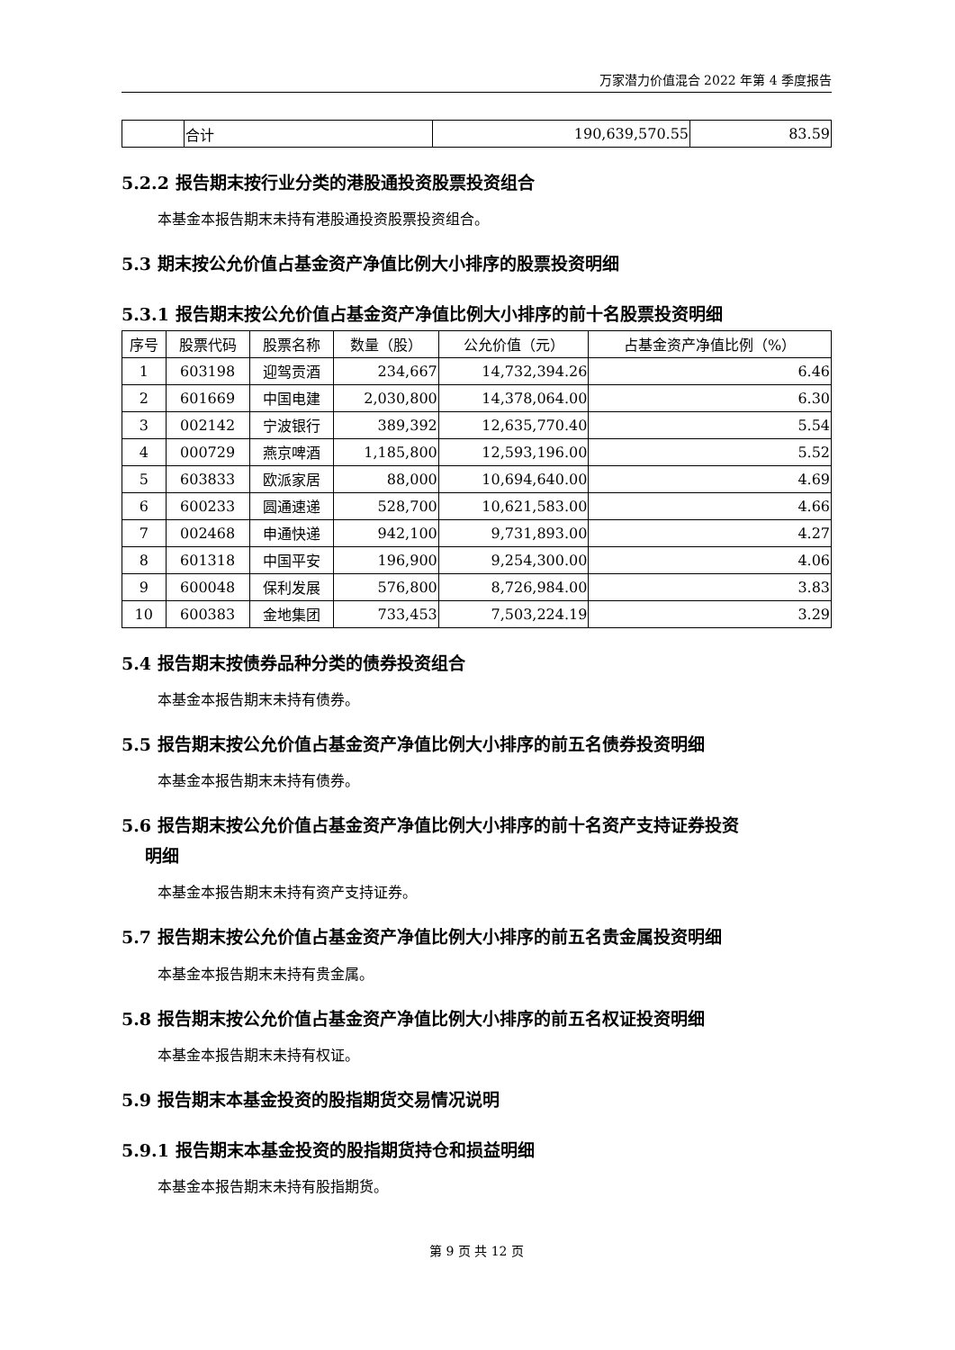万家潜力价值混合 2022 年第 4 季度报告
| | 合计 | 190,639,570.55 | 83.59 |
5.2.2 报告期末按行业分类的港股通投资股票投资组合
本基金本报告期末未持有港股通投资股票投资组合。
5.3 期末按公允价值占基金资产净值比例大小排序的股票投资明细
5.3.1 报告期末按公允价值占基金资产净值比例大小排序的前十名股票投资明细
| 序号 | 股票代码 | 股票名称 | 数量（股） | 公允价值（元） | 占基金资产净值比例（%） |
| --- | --- | --- | --- | --- | --- |
| 1 | 603198 | 迎驾贡酒 | 234,667 | 14,732,394.26 | 6.46 |
| 2 | 601669 | 中国电建 | 2,030,800 | 14,378,064.00 | 6.30 |
| 3 | 002142 | 宁波银行 | 389,392 | 12,635,770.40 | 5.54 |
| 4 | 000729 | 燕京啤酒 | 1,185,800 | 12,593,196.00 | 5.52 |
| 5 | 603833 | 欧派家居 | 88,000 | 10,694,640.00 | 4.69 |
| 6 | 600233 | 圆通速递 | 528,700 | 10,621,583.00 | 4.66 |
| 7 | 002468 | 申通快递 | 942,100 | 9,731,893.00 | 4.27 |
| 8 | 601318 | 中国平安 | 196,900 | 9,254,300.00 | 4.06 |
| 9 | 600048 | 保利发展 | 576,800 | 8,726,984.00 | 3.83 |
| 10 | 600383 | 金地集团 | 733,453 | 7,503,224.19 | 3.29 |
5.4 报告期末按债券品种分类的债券投资组合
本基金本报告期末未持有债券。
5.5 报告期末按公允价值占基金资产净值比例大小排序的前五名债券投资明细
本基金本报告期末未持有债券。
5.6 报告期末按公允价值占基金资产净值比例大小排序的前十名资产支持证券投资
明细
本基金本报告期末未持有资产支持证券。
5.7 报告期末按公允价值占基金资产净值比例大小排序的前五名贵金属投资明细
本基金本报告期末未持有贵金属。
5.8 报告期末按公允价值占基金资产净值比例大小排序的前五名权证投资明细
本基金本报告期末未持有权证。
5.9 报告期末本基金投资的股指期货交易情况说明
5.9.1 报告期末本基金投资的股指期货持仓和损益明细
本基金本报告期末未持有股指期货。
第 9 页 共 12 页